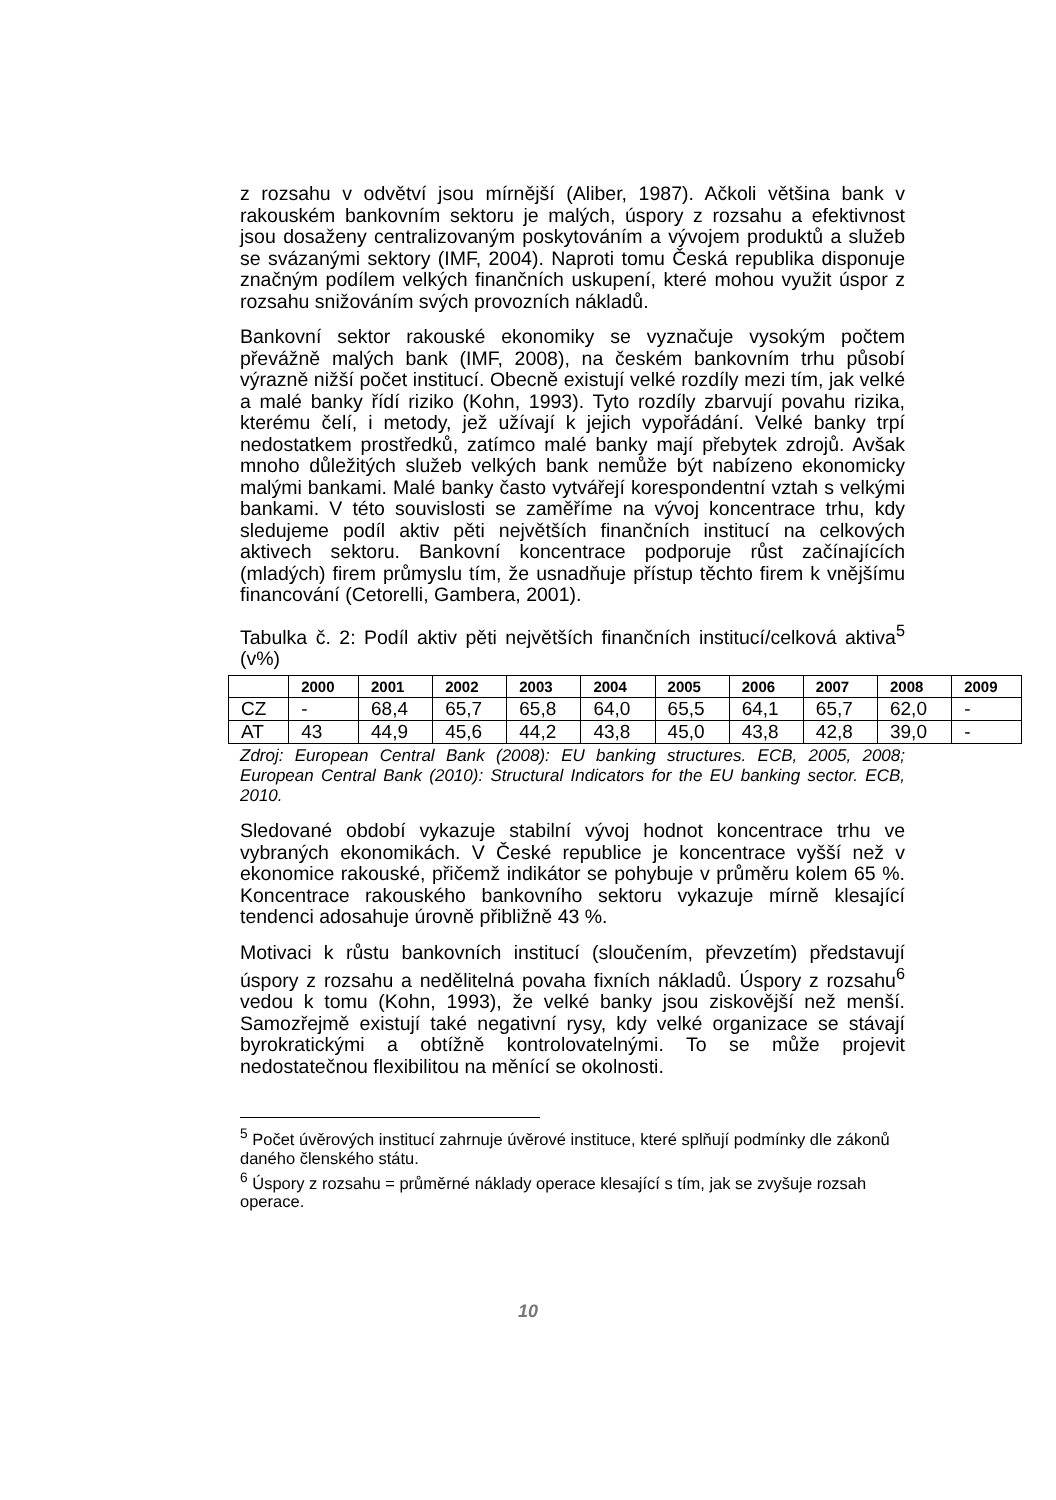z rozsahu v odvětví jsou mírnější (Aliber, 1987). Ačkoli většina bank v rakouském bankovním sektoru je malých, úspory z rozsahu a efektivnost jsou dosaženy centralizovaným poskytováním a vývojem produktů a služeb se svázanými sektory (IMF, 2004). Naproti tomu Česká republika disponuje značným podílem velkých finančních uskupení, které mohou využit úspor z rozsahu snižováním svých provozních nákladů.
Bankovní sektor rakouské ekonomiky se vyznačuje vysokým počtem převážně malých bank (IMF, 2008), na českém bankovním trhu působí výrazně nižší počet institucí. Obecně existují velké rozdíly mezi tím, jak velké a malé banky řídí riziko (Kohn, 1993). Tyto rozdíly zbarvují povahu rizika, kterému čelí, i metody, jež užívají k jejich vypořádání. Velké banky trpí nedostatkem prostředků, zatímco malé banky mají přebytek zdrojů. Avšak mnoho důležitých služeb velkých bank nemůže být nabízeno ekonomicky malými bankami. Malé banky často vytvářejí korespondentní vztah s velkými bankami. V této souvislosti se zaměříme na vývoj koncentrace trhu, kdy sledujeme podíl aktiv pěti největších finančních institucí na celkových aktivech sektoru. Bankovní koncentrace podporuje růst začínajících (mladých) firem průmyslu tím, že usnadňuje přístup těchto firem k vnějšímu financování (Cetorelli, Gambera, 2001).
Tabulka č. 2: Podíl aktiv pěti největších finančních institucí/celková aktiva<sup>5</sup> (v%)
| | 2000 | 2001 | 2002 | 2003 | 2004 | 2005 | 2006 | 2007 | 2008 | 2009 |
| --- | --- | --- | --- | --- | --- | --- | --- | --- | --- | --- |
| CZ | - | 68,4 | 65,7 | 65,8 | 64,0 | 65,5 | 64,1 | 65,7 | 62,0 | - |
| AT | 43 | 44,9 | 45,6 | 44,2 | 43,8 | 45,0 | 43,8 | 42,8 | 39,0 | - |
Zdroj: European Central Bank (2008): EU banking structures. ECB, 2005, 2008; European Central Bank (2010): Structural Indicators for the EU banking sector. ECB, 2010.
Sledované období vykazuje stabilní vývoj hodnot koncentrace trhu ve vybraných ekonomikách. V České republice je koncentrace vyšší než v ekonomice rakouské, přičemž indikátor se pohybuje v průměru kolem 65 %. Koncentrace rakouského bankovního sektoru vykazuje mírně klesající tendenci adosahuje úrovně přibližně 43 %.
Motivaci k růstu bankovních institucí (sloučením, převzetím) představují úspory z rozsahu a nedělitelná povaha fixních nákladů. Úspory z rozsahu<sup>6</sup> vedou k tomu (Kohn, 1993), že velké banky jsou ziskovější než menší. Samozřejmě existují také negativní rysy, kdy velké organizace se stávají byrokratickými a obtížně kontrolovatelnými. To se může projevit nedostatečnou flexibilitou na měnící se okolnosti.
<sup>5</sup> Počet úvěrových institucí zahrnuje úvěrové instituce, které splňují podmínky dle zákonů daného členského státu.
<sup>6</sup> Úspory z rozsahu = průměrné náklady operace klesající s tím, jak se zvyšuje rozsah operace.
10